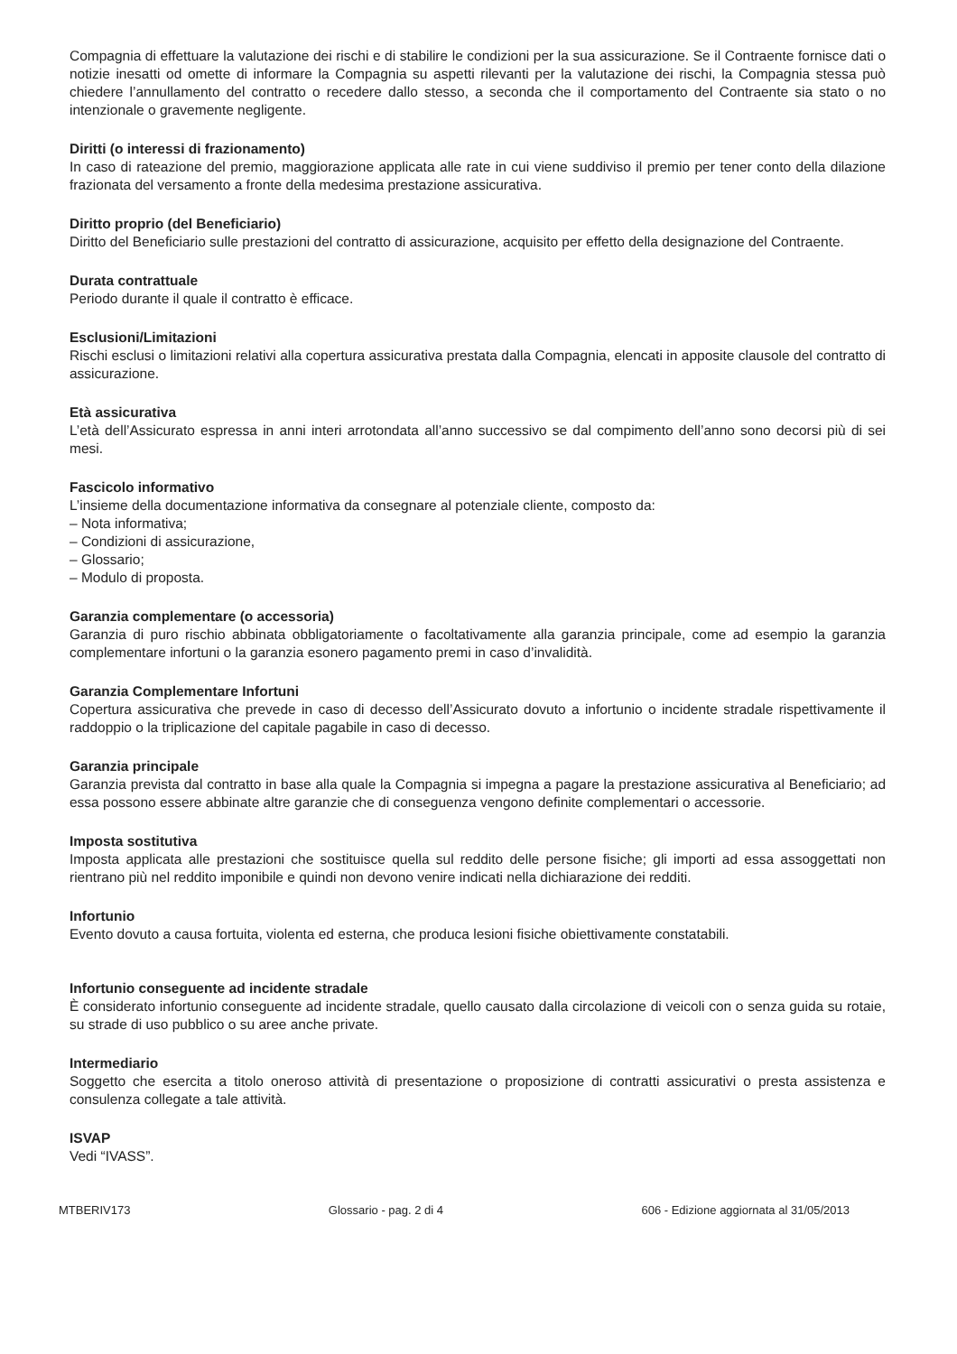Compagnia di effettuare la valutazione dei rischi e di stabilire le condizioni per la sua assicurazione. Se il Contraente fornisce dati o notizie inesatti od omette di informare la Compagnia su aspetti rilevanti per la valutazione dei rischi, la Compagnia stessa può chiedere l’annullamento del contratto o recedere dallo stesso, a seconda che il comportamento del Contraente sia stato o no intenzionale o gravemente negligente.
Diritti (o interessi di frazionamento)
In caso di rateazione del premio, maggiorazione applicata alle rate in cui viene suddiviso il premio per tener conto della dilazione frazionata del versamento a fronte della medesima prestazione assicurativa.
Diritto proprio (del Beneficiario)
Diritto del Beneficiario sulle prestazioni del contratto di assicurazione, acquisito per effetto della designazione del Contraente.
Durata contrattuale
Periodo durante il quale il contratto è efficace.
Esclusioni/Limitazioni
Rischi esclusi o limitazioni relativi alla copertura assicurativa prestata dalla Compagnia, elencati in apposite clausole del contratto di assicurazione.
Età assicurativa
L’età dell’Assicurato espressa in anni interi arrotondata all’anno successivo se dal compimento dell’anno sono decorsi più di sei mesi.
Fascicolo informativo
L’insieme della documentazione informativa da consegnare al potenziale cliente, composto da:
– Nota informativa;
– Condizioni di assicurazione,
– Glossario;
– Modulo di proposta.
Garanzia complementare (o accessoria)
Garanzia di puro rischio abbinata obbligatoriamente o facoltativamente alla garanzia principale, come ad esempio la garanzia complementare infortuni o la garanzia esonero pagamento premi in caso d’invalidità.
Garanzia Complementare Infortuni
Copertura assicurativa che prevede in caso di decesso dell’Assicurato dovuto a infortunio o incidente stradale rispettivamente il raddoppio o la triplicazione del capitale pagabile in caso di decesso.
Garanzia principale
Garanzia prevista dal contratto in base alla quale la Compagnia si impegna a pagare la prestazione assicurativa al Beneficiario; ad essa possono essere abbinate altre garanzie che di conseguenza vengono definite complementari o accessorie.
Imposta sostitutiva
Imposta applicata alle prestazioni che sostituisce quella sul reddito delle persone fisiche; gli importi ad essa assoggettati non rientrano più nel reddito imponibile e quindi non devono venire indicati nella dichiarazione dei redditi.
Infortunio
Evento dovuto a causa fortuita, violenta ed esterna, che produca lesioni fisiche obiettivamente constatabili.
Infortunio conseguente ad incidente stradale
È considerato infortunio conseguente ad incidente stradale, quello causato dalla circolazione di veicoli con o senza guida su rotaie, su strade di uso pubblico o su aree anche private.
Intermediario
Soggetto che esercita a titolo oneroso attività di presentazione o proposizione di contratti assicurativi o presta assistenza e consulenza collegate a tale attività.
ISVAP
Vedi “IVASS”.
MTBERIV173 Glossario - pag. 2 di 4 606 - Edizione aggiornata al 31/05/2013